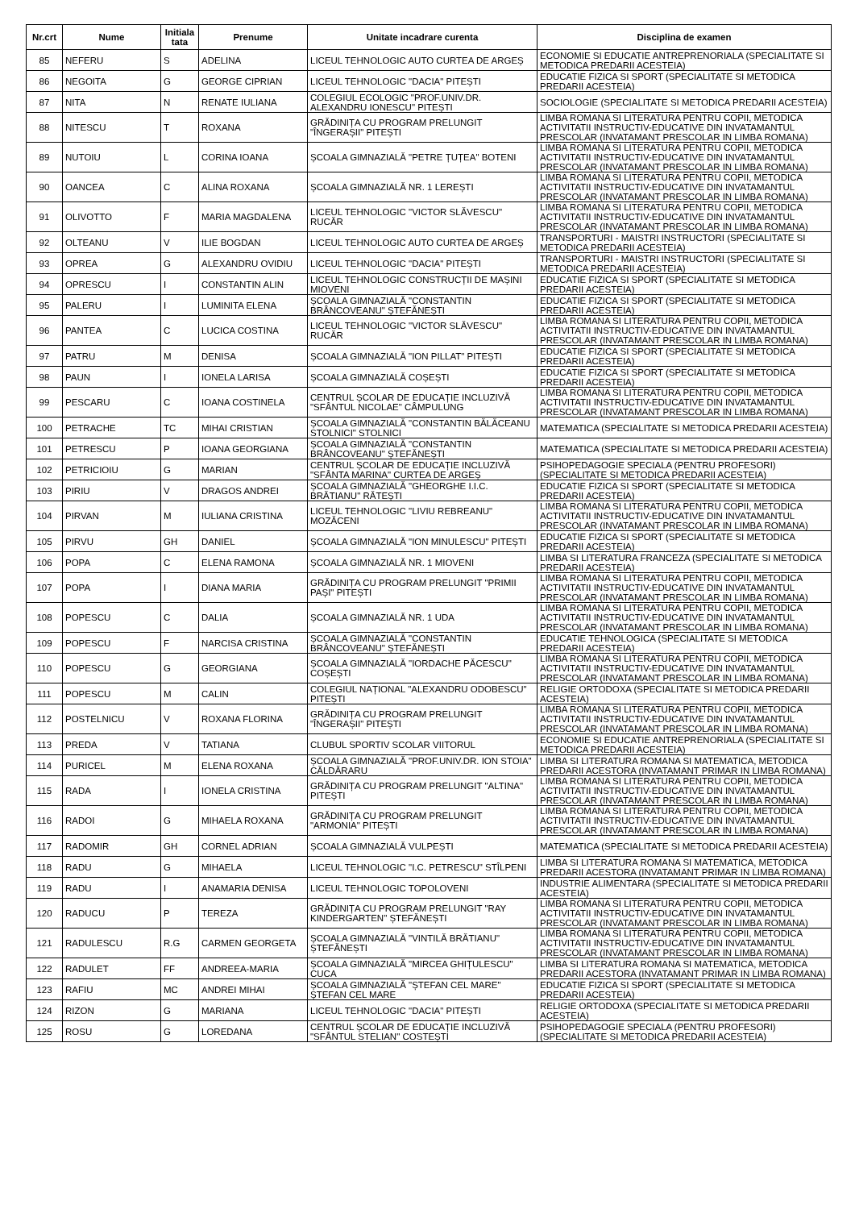| Nr.crt | Nume | Initiala tata | Prenume | Unitate incadrare curenta | Disciplina de examen |
| --- | --- | --- | --- | --- | --- |
| 85 | NEFERU | S | ADELINA | LICEUL TEHNOLOGIC AUTO CURTEA DE ARGEȘ | ECONOMIE SI EDUCATIE ANTREPRENORIALA (SPECIALITATE SI METODICA PREDARII ACESTEIA) |
| 86 | NEGOITA | G | GEORGE CIPRIAN | LICEUL TEHNOLOGIC "DACIA" PITEȘTI | EDUCATIE FIZICA SI SPORT (SPECIALITATE SI METODICA PREDARII ACESTEIA) |
| 87 | NITA | N | RENATE IULIANA | COLEGIUL ECOLOGIC "PROF.UNIV.DR. ALEXANDRU IONESCU" PITEȘTI | SOCIOLOGIE (SPECIALITATE SI METODICA PREDARII ACESTEIA) |
| 88 | NITESCU | T | ROXANA | GRĂDINIȚA CU PROGRAM PRELUNGIT "ÎNGERAȘII" PITEȘTI | LIMBA ROMANA SI LITERATURA PENTRU COPII, METODICA ACTIVITATII INSTRUCTIV-EDUCATIVE DIN INVATAMANTUL PRESCOLAR (INVATAMANT PRESCOLAR IN LIMBA ROMANA) |
| 89 | NUTOIU | L | CORINA IOANA | ȘCOALA GIMNAZIALĂ "PETRE ȚUȚEA" BOTENI | LIMBA ROMANA SI LITERATURA PENTRU COPII, METODICA ACTIVITATII INSTRUCTIV-EDUCATIVE DIN INVATAMANTUL PRESCOLAR (INVATAMANT PRESCOLAR IN LIMBA ROMANA) |
| 90 | OANCEA | C | ALINA ROXANA | ȘCOALA GIMNAZIALĂ NR. 1 LEREȘTI | LIMBA ROMANA SI LITERATURA PENTRU COPII, METODICA ACTIVITATII INSTRUCTIV-EDUCATIVE DIN INVATAMANTUL PRESCOLAR (INVATAMANT PRESCOLAR IN LIMBA ROMANA) |
| 91 | OLIVOTTO | F | MARIA MAGDALENA | LICEUL TEHNOLOGIC "VICTOR SLĂVESCU" RUCĂR | LIMBA ROMANA SI LITERATURA PENTRU COPII, METODICA ACTIVITATII INSTRUCTIV-EDUCATIVE DIN INVATAMANTUL PRESCOLAR (INVATAMANT PRESCOLAR IN LIMBA ROMANA) |
| 92 | OLTEANU | V | ILIE BOGDAN | LICEUL TEHNOLOGIC AUTO CURTEA DE ARGEȘ | TRANSPORTURI - MAISTRI INSTRUCTORI (SPECIALITATE SI METODICA PREDARII ACESTEIA) |
| 93 | OPREA | G | ALEXANDRU OVIDIU | LICEUL TEHNOLOGIC "DACIA" PITEȘTI | TRANSPORTURI - MAISTRI INSTRUCTORI (SPECIALITATE SI METODICA PREDARII ACESTEIA) |
| 94 | OPRESCU | I | CONSTANTIN ALIN | LICEUL TEHNOLOGIC CONSTRUCȚII DE MAȘINI MIOVENI | EDUCATIE FIZICA SI SPORT (SPECIALITATE SI METODICA PREDARII ACESTEIA) |
| 95 | PALERU | I | LUMINITA ELENA | ȘCOALA GIMNAZIALĂ "CONSTANTIN BRÂNCOVEANU" ȘTEFĂNEȘTI | EDUCATIE FIZICA SI SPORT (SPECIALITATE SI METODICA PREDARII ACESTEIA) |
| 96 | PANTEA | C | LUCICA COSTINA | LICEUL TEHNOLOGIC "VICTOR SLĂVESCU" RUCĂR | LIMBA ROMANA SI LITERATURA PENTRU COPII, METODICA ACTIVITATII INSTRUCTIV-EDUCATIVE DIN INVATAMANTUL PRESCOLAR (INVATAMANT PRESCOLAR IN LIMBA ROMANA) |
| 97 | PATRU | M | DENISA | ȘCOALA GIMNAZIALĂ "ION PILLAT" PITEȘTI | EDUCATIE FIZICA SI SPORT (SPECIALITATE SI METODICA PREDARII ACESTEIA) |
| 98 | PAUN | I | IONELA LARISA | ȘCOALA GIMNAZIALĂ COȘEȘTI | EDUCATIE FIZICA SI SPORT (SPECIALITATE SI METODICA PREDARII ACESTEIA) |
| 99 | PESCARU | C | IOANA COSTINELA | CENTRUL ȘCOLAR DE EDUCAȚIE INCLUZIVĂ "SFÂNTUL NICOLAE" CÂMPULUNG | LIMBA ROMANA SI LITERATURA PENTRU COPII, METODICA ACTIVITATII INSTRUCTIV-EDUCATIVE DIN INVATAMANTUL PRESCOLAR (INVATAMANT PRESCOLAR IN LIMBA ROMANA) |
| 100 | PETRACHE | TC | MIHAI CRISTIAN | ȘCOALA GIMNAZIALĂ "CONSTANTIN BĂLĂCEANU STOLNICI" STOLNICI | MATEMATICA (SPECIALITATE SI METODICA PREDARII ACESTEIA) |
| 101 | PETRESCU | P | IOANA GEORGIANA | ȘCOALA GIMNAZIALĂ "CONSTANTIN BRÂNCOVEANU" ȘTEFĂNEȘTI | MATEMATICA (SPECIALITATE SI METODICA PREDARII ACESTEIA) |
| 102 | PETRICIOIU | G | MARIAN | CENTRUL ȘCOLAR DE EDUCAȚIE INCLUZIVĂ "SFÂNTA MARINA" CURTEA DE ARGEȘ | PSIHOPEDAGOGIE SPECIALA (PENTRU PROFESORI) (SPECIALITATE SI METODICA PREDARII ACESTEIA) |
| 103 | PIRIU | V | DRAGOS ANDREI | ȘCOALA GIMNAZIALĂ "GHEORGHE I.I.C. BRĂTIANU" RĂTEȘTI | EDUCATIE FIZICA SI SPORT (SPECIALITATE SI METODICA PREDARII ACESTEIA) |
| 104 | PIRVAN | M | IULIANA CRISTINA | LICEUL TEHNOLOGIC "LIVIU REBREANU" MOZĂCENI | LIMBA ROMANA SI LITERATURA PENTRU COPII, METODICA ACTIVITATII INSTRUCTIV-EDUCATIVE DIN INVATAMANTUL PRESCOLAR (INVATAMANT PRESCOLAR IN LIMBA ROMANA) |
| 105 | PIRVU | GH | DANIEL | ȘCOALA GIMNAZIALĂ "ION MINULESCU" PITEȘTI | EDUCATIE FIZICA SI SPORT (SPECIALITATE SI METODICA PREDARII ACESTEIA) |
| 106 | POPA | C | ELENA RAMONA | ȘCOALA GIMNAZIALĂ NR. 1 MIOVENI | LIMBA SI LITERATURA FRANCEZA (SPECIALITATE SI METODICA PREDARII ACESTEIA) |
| 107 | POPA | I | DIANA MARIA | GRĂDINIȚA CU PROGRAM PRELUNGIT "PRIMII PAȘI" PITEȘTI | LIMBA ROMANA SI LITERATURA PENTRU COPII, METODICA ACTIVITATII INSTRUCTIV-EDUCATIVE DIN INVATAMANTUL PRESCOLAR (INVATAMANT PRESCOLAR IN LIMBA ROMANA) |
| 108 | POPESCU | C | DALIA | ȘCOALA GIMNAZIALĂ NR. 1 UDA | LIMBA ROMANA SI LITERATURA PENTRU COPII, METODICA ACTIVITATII INSTRUCTIV-EDUCATIVE DIN INVATAMANTUL PRESCOLAR (INVATAMANT PRESCOLAR IN LIMBA ROMANA) |
| 109 | POPESCU | F | NARCISA CRISTINA | ȘCOALA GIMNAZIALĂ "CONSTANTIN BRÂNCOVEANU" ȘTEFĂNEȘTI | EDUCATIE TEHNOLOGICA (SPECIALITATE SI METODICA PREDARII ACESTEIA) |
| 110 | POPESCU | G | GEORGIANA | ȘCOALA GIMNAZIALĂ "IORDACHE PĂCESCU" COȘEȘTI | LIMBA ROMANA SI LITERATURA PENTRU COPII, METODICA ACTIVITATII INSTRUCTIV-EDUCATIVE DIN INVATAMANTUL PRESCOLAR (INVATAMANT PRESCOLAR IN LIMBA ROMANA) |
| 111 | POPESCU | M | CALIN | COLEGIUL NAȚIONAL "ALEXANDRU ODOBESCU" PITEȘTI | RELIGIE ORTODOXA (SPECIALITATE SI METODICA PREDARII ACESTEIA) |
| 112 | POSTELNICU | V | ROXANA FLORINA | GRĂDINIȚA CU PROGRAM PRELUNGIT "ÎNGERAȘII" PITEȘTI | LIMBA ROMANA SI LITERATURA PENTRU COPII, METODICA ACTIVITATII INSTRUCTIV-EDUCATIVE DIN INVATAMANTUL PRESCOLAR (INVATAMANT PRESCOLAR IN LIMBA ROMANA) |
| 113 | PREDA | V | TATIANA | CLUBUL SPORTIV SCOLAR VIITORUL | ECONOMIE SI EDUCATIE ANTREPRENORIALA (SPECIALITATE SI METODICA PREDARII ACESTEIA) |
| 114 | PURICEL | M | ELENA ROXANA | ȘCOALA GIMNAZIALĂ "PROF.UNIV.DR. ION STOIA" CĂLDĂRARU | LIMBA SI LITERATURA ROMANA SI MATEMATICA, METODICA PREDARII ACESTORA (INVATAMANT PRIMAR IN LIMBA ROMANA) |
| 115 | RADA | I | IONELA CRISTINA | GRĂDINIȚA CU PROGRAM PRELUNGIT "ALTINA" PITEȘTI | LIMBA ROMANA SI LITERATURA PENTRU COPII, METODICA ACTIVITATII INSTRUCTIV-EDUCATIVE DIN INVATAMANTUL PRESCOLAR (INVATAMANT PRESCOLAR IN LIMBA ROMANA) |
| 116 | RADOI | G | MIHAELA ROXANA | GRĂDINIȚA CU PROGRAM PRELUNGIT "ARMONIA" PITEȘTI | LIMBA ROMANA SI LITERATURA PENTRU COPII, METODICA ACTIVITATII INSTRUCTIV-EDUCATIVE DIN INVATAMANTUL PRESCOLAR (INVATAMANT PRESCOLAR IN LIMBA ROMANA) |
| 117 | RADOMIR | GH | CORNEL ADRIAN | ȘCOALA GIMNAZIALĂ VULPEȘTI | MATEMATICA (SPECIALITATE SI METODICA PREDARII ACESTEIA) |
| 118 | RADU | G | MIHAELA | LICEUL TEHNOLOGIC "I.C. PETRESCU" STÎLPENI | LIMBA SI LITERATURA ROMANA SI MATEMATICA, METODICA PREDARII ACESTORA (INVATAMANT PRIMAR IN LIMBA ROMANA) |
| 119 | RADU | I | ANAMARIA DENISA | LICEUL TEHNOLOGIC TOPOLOVENI | INDUSTRIE ALIMENTARA (SPECIALITATE SI METODICA PREDARII ACESTEIA) |
| 120 | RADUCU | P | TEREZA | GRĂDINIȚA CU PROGRAM PRELUNGIT "RAY KINDERGARTEN" ȘTEFĂNEȘTI | LIMBA ROMANA SI LITERATURA PENTRU COPII, METODICA ACTIVITATII INSTRUCTIV-EDUCATIVE DIN INVATAMANTUL PRESCOLAR (INVATAMANT PRESCOLAR IN LIMBA ROMANA) |
| 121 | RADULESCU | R.G | CARMEN GEORGETA | ȘCOALA GIMNAZIALĂ "VINTILĂ BRĂTIANU" ȘTEFĂNEȘTI | LIMBA ROMANA SI LITERATURA PENTRU COPII, METODICA ACTIVITATII INSTRUCTIV-EDUCATIVE DIN INVATAMANTUL PRESCOLAR (INVATAMANT PRESCOLAR IN LIMBA ROMANA) |
| 122 | RADULET | FF | ANDREEA-MARIA | ȘCOALA GIMNAZIALĂ "MIRCEA GHIȚULESCU" CUCA | LIMBA SI LITERATURA ROMANA SI MATEMATICA, METODICA PREDARII ACESTORA (INVATAMANT PRIMAR IN LIMBA ROMANA) |
| 123 | RAFIU | MC | ANDREI MIHAI | ȘCOALA GIMNAZIALĂ "ȘTEFAN CEL MARE" ȘTEFAN CEL MARE | EDUCATIE FIZICA SI SPORT (SPECIALITATE SI METODICA PREDARII ACESTEIA) |
| 124 | RIZON | G | MARIANA | LICEUL TEHNOLOGIC "DACIA" PITEȘTI | RELIGIE ORTODOXA (SPECIALITATE SI METODICA PREDARII ACESTEIA) |
| 125 | ROSU | G | LOREDANA | CENTRUL ȘCOLAR DE EDUCAȚIE INCLUZIVĂ "SFÂNTUL STELIAN" COSTEȘTI | PSIHOPEDAGOGIE SPECIALA (PENTRU PROFESORI) (SPECIALITATE SI METODICA PREDARII ACESTEIA) |